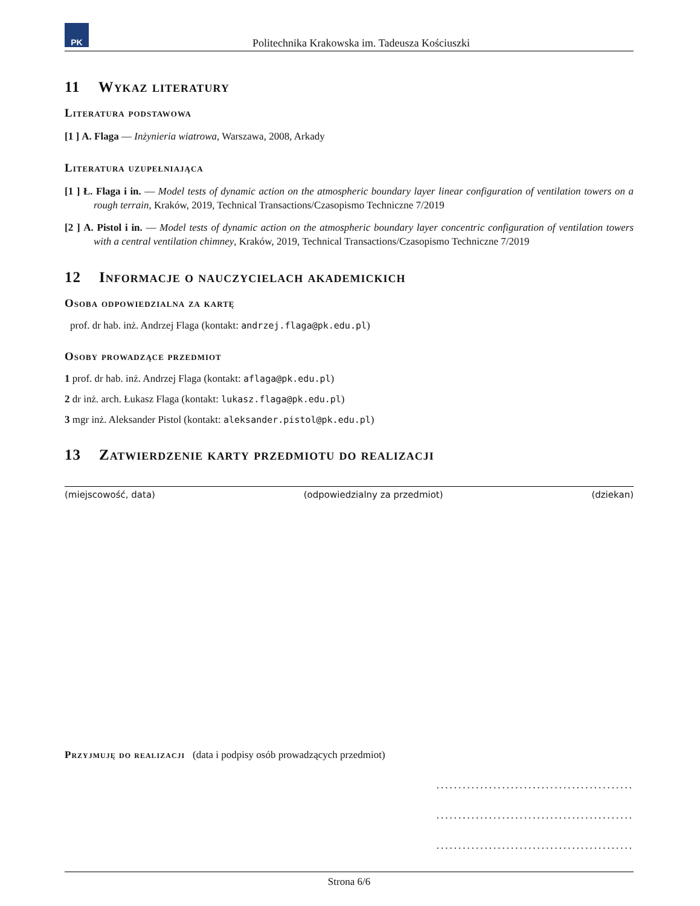PK
Politechnika Krakowska im. Tadeusza Kościuszki
11 Wykaz literatury
Literatura podstawowa
[1 ] A. Flaga — Inżynieria wiatrowa, Warszawa, 2008, Arkady
Literatura uzupełniająca
[1 ] Ł. Flaga i in. — Model tests of dynamic action on the atmospheric boundary layer linear configuration of ventilation towers on a rough terrain, Kraków, 2019, Technical Transactions/Czasopismo Techniczne 7/2019
[2 ] A. Pistol i in. — Model tests of dynamic action on the atmospheric boundary layer concentric configuration of ventilation towers with a central ventilation chimney, Kraków, 2019, Technical Transactions/Czasopismo Techniczne 7/2019
12 Informacje o nauczycielach akademickich
Osoba odpowiedzialna za kartę
prof. dr hab. inż. Andrzej Flaga (kontakt: andrzej.flaga@pk.edu.pl)
Osoby prowadzące przedmiot
1 prof. dr hab. inż. Andrzej Flaga (kontakt: aflaga@pk.edu.pl)
2 dr inż. arch. Łukasz Flaga (kontakt: lukasz.flaga@pk.edu.pl)
3 mgr inż. Aleksander Pistol (kontakt: aleksander.pistol@pk.edu.pl)
13 Zatwierdzenie karty przedmiotu do realizacji
(miejscowość, data) (odpowiedzialny za przedmiot) (dziekan)
Przyjmuję do realizacji (data i podpisy osób prowadzących przedmiot)
.............................................
.............................................
.............................................
Strona 6/6